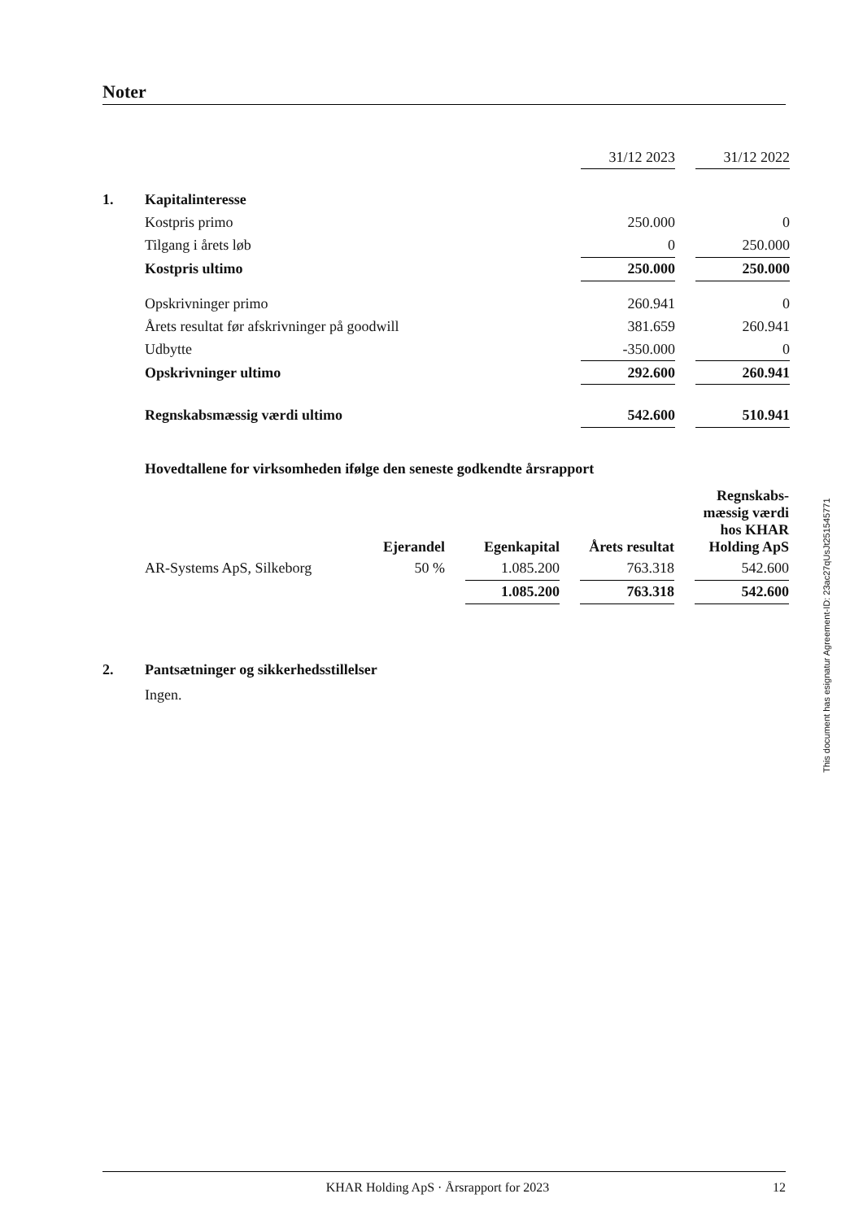Noter
| | | 31/12 2023 | | 31/12 2022 |
| 1. | Kapitalinteresse | | | |
| | Kostpris primo | 250.000 | | 0 |
| | Tilgang i årets løb | 0 | | 250.000 |
| | Kostpris ultimo | 250.000 | | 250.000 |
| | Opskrivninger primo | 260.941 | | 0 |
| | Årets resultat før afskrivninger på goodwill | 381.659 | | 260.941 |
| | Udbytte | -350.000 | | 0 |
| | Opskrivninger ultimo | 292.600 | | 260.941 |
| | Regnskabsmæssig værdi ultimo | 542.600 | | 510.941 |
Hovedtallene for virksomheden ifølge den seneste godkendte årsrapport
| | Ejerandel | | Egenkapital | | Årets resultat | | Regnskabs- mæssig værdi hos KHAR Holding ApS |
| --- | --- | --- | --- | --- | --- | --- | --- |
| AR-Systems ApS, Silkeborg | 50 % | | 1.085.200 | | 763.318 | | 542.600 |
| | | | 1.085.200 | | 763.318 | | 542.600 |
2. Pantsætninger og sikkerhedsstillelser
Ingen.
This document has esignatur Agreement-ID: 23ac27qUsJt251545771
KHAR Holding ApS · Årsrapport for 2023 12